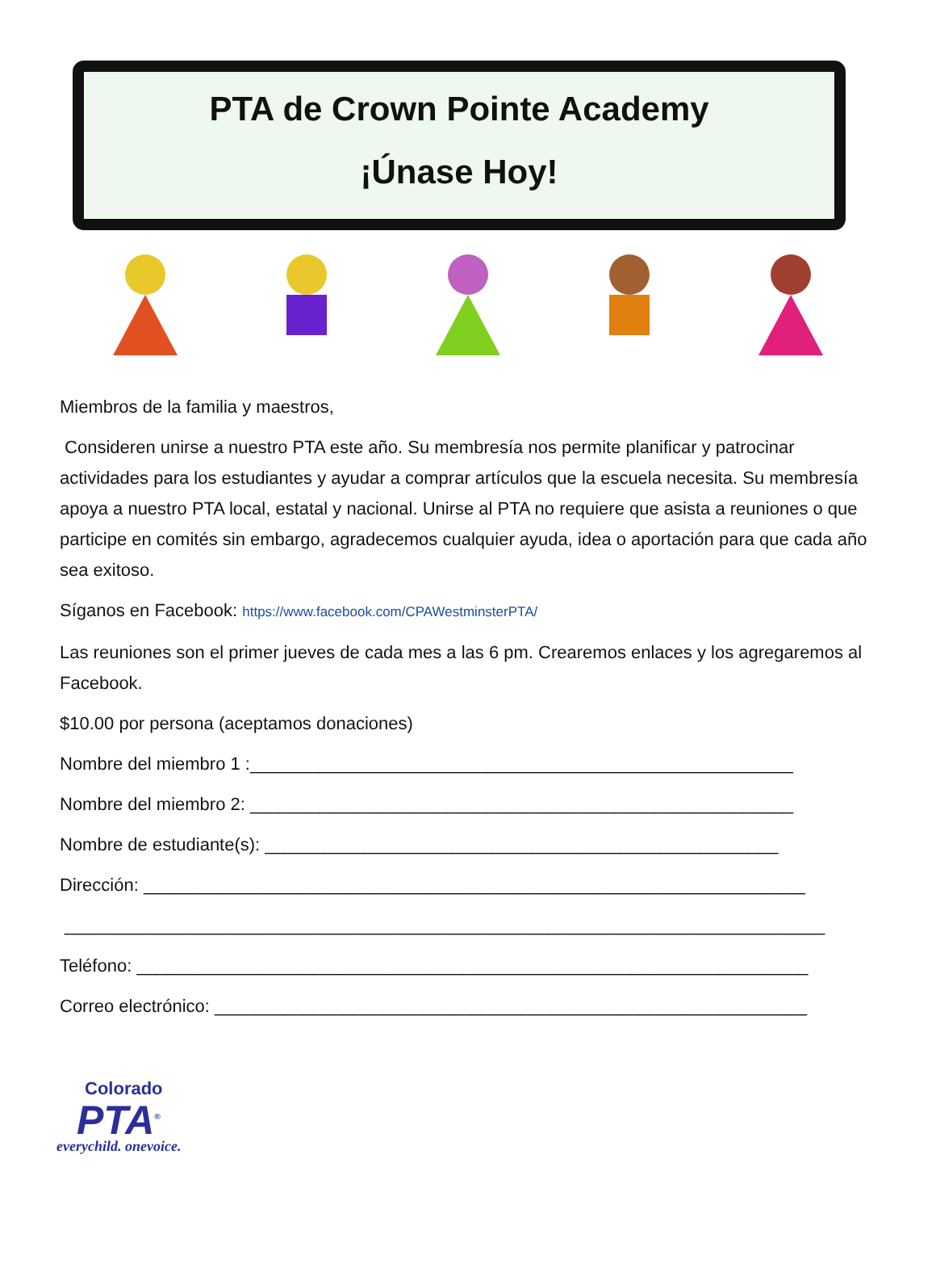PTA de Crown Pointe Academy
¡Únase Hoy!
Miembros de la familia y maestros,
Consideren unirse a nuestro PTA este año. Su membresía nos permite planificar y patrocinar actividades para los estudiantes y ayudar a comprar artículos que la escuela necesita. Su membresía apoya a nuestro PTA local, estatal y nacional. Unirse al PTA no requiere que asista a reuniones o que participe en comités sin embargo, agradecemos cualquier ayuda, idea o aportación para que cada año sea exitoso.
Síganos en Facebook: https://www.facebook.com/CPAWestminsterPTA/
Las reuniones son el primer jueves de cada mes a las 6 pm. Crearemos enlaces y los agregaremos al Facebook.
$10.00 por persona (aceptamos donaciones)
Nombre del miembro 1 :_______________________________________________________
Nombre del miembro 2: _______________________________________________________
Nombre de estudiante(s): ____________________________________________________
Dirección: ___________________________________________________________________
_____________________________________________________________________________
Teléfono: ____________________________________________________________________
Correo electrónico: ____________________________________________________________
Colorado
PTA<sup>®</sup>
everychild. onevoice.